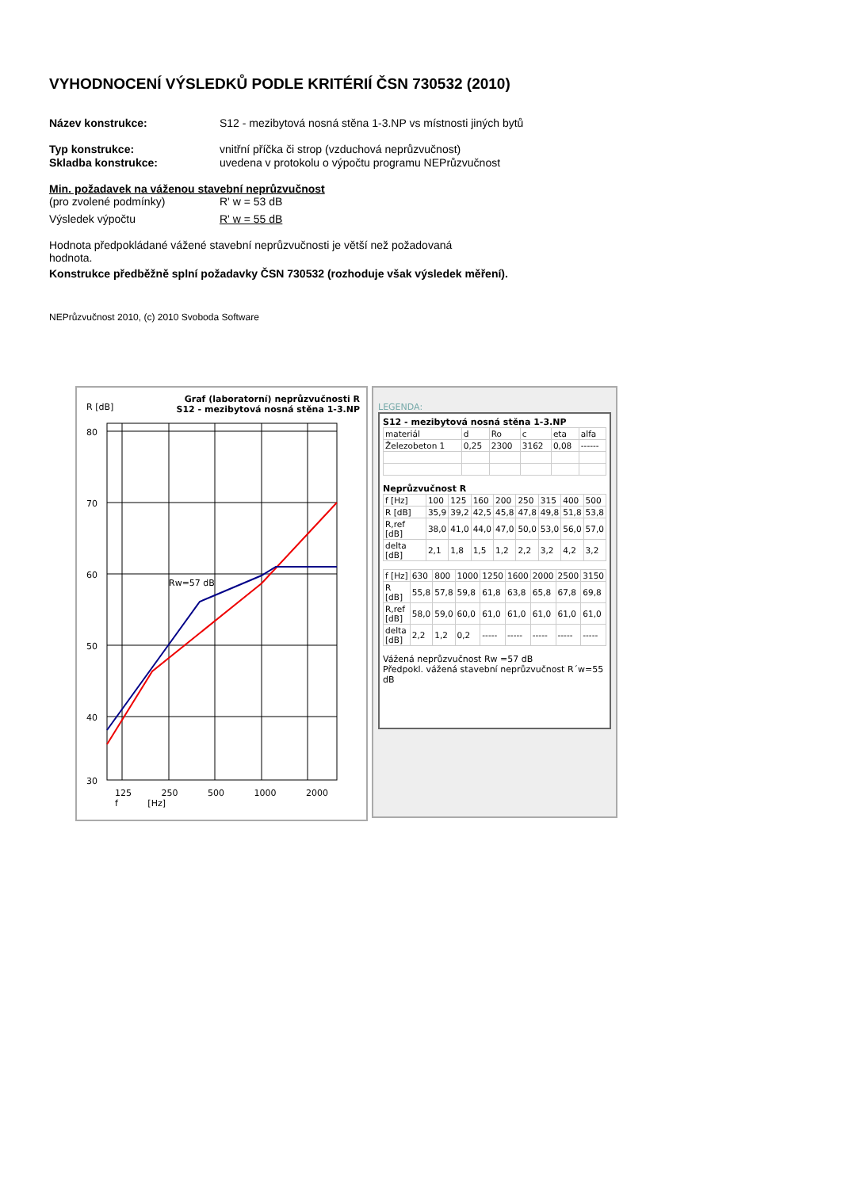VYHODNOCENÍ VÝSLEDKŮ PODLE KRITÉRIÍ ČSN 730532 (2010)
Název konstrukce: S12 - mezibytová nosná stěna 1-3.NP vs místnosti jiných bytů
Typ konstrukce: vnitřní příčka či strop (vzduchová neprůzvučnost)
Skladba konstrukce: uvedena v protokolu o výpočtu programu NEPrůzvučnost
Min. požadavek na váženou stavební neprůzvučnost
(pro zvolené podmínky) R' w = 53 dB
Výsledek výpočtu R' w = 55 dB
Hodnota předpokládané vážené stavební neprůzvučnosti je větší než požadovaná hodnota.
Konstrukce předběžně splní požadavky ČSN 730532 (rozhoduje však výsledek měření).
NEPrůzvučnost 2010, (c) 2010 Svoboda Software
R [dB]
Graf (laboratorní) neprůzvučnosti R
S12 - mezibytová nosná stěna 1-3.NP
80
70
60
50
40
30
Rw=57 dB
125 250 500 1000 2000 f [Hz]
LEGENDA:
S12 - mezibytová nosná stěna 1-3.NP
| materiál | d | Ro | c | eta | alfa |
| Železobeton 1 | 0,25 | 2300 | 3162 | 0,08 | ------ |
Neprůzvučnost R
| f [Hz] | 100 | 125 | 160 | 200 | 250 | 315 | 400 | 500 |
| R [dB] | 35,9 | 39,2 | 42,5 | 45,8 | 47,8 | 49,8 | 51,8 | 53,8 |
| R,ref [dB] | 38,0 | 41,0 | 44,0 | 47,0 | 50,0 | 53,0 | 56,0 | 57,0 |
| delta [dB] | 2,1 | 1,8 | 1,5 | 1,2 | 2,2 | 3,2 | 4,2 | 3,2 |
| f [Hz] | 630 | 800 | 1000 | 1250 | 1600 | 2000 | 2500 | 3150 |
| R [dB] | 55,8 | 57,8 | 59,8 | 61,8 | 63,8 | 65,8 | 67,8 | 69,8 |
| R,ref [dB] | 58,0 | 59,0 | 60,0 | 61,0 | 61,0 | 61,0 | 61,0 | 61,0 |
| delta [dB] | 2,2 | 1,2 | 0,2 | ----- | ----- | ----- | ----- | ----- |
Vážená neprůzvučnost Rw =57 dB
Předpokl. vážená stavební neprůzvučnost R´w=55 dB